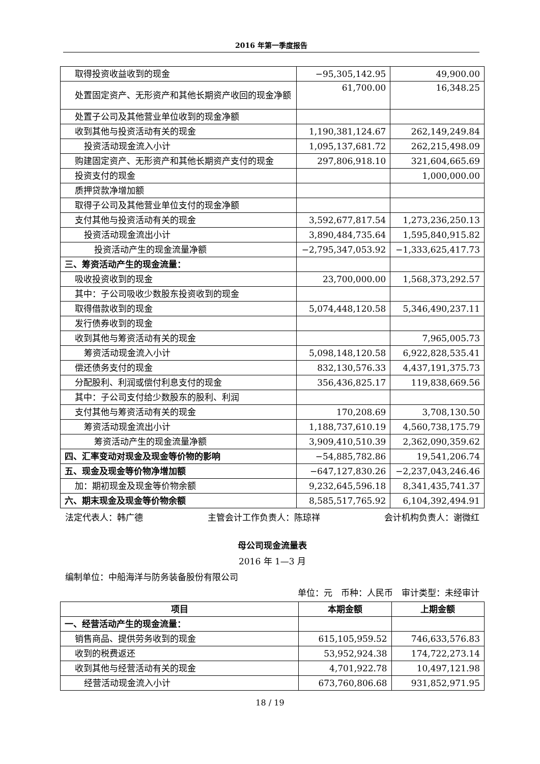2016 年第一季度报告
| 取得投资收益收到的现金 | −95,305,142.95 | 49,900.00 |
| 处置固定资产、无形资产和其他长期资产收回的现金净额 | 61,700.00 | 16,348.25 |
| 处置子公司及其他营业单位收到的现金净额 | | |
| 收到其他与投资活动有关的现金 | 1,190,381,124.67 | 262,149,249.84 |
| 投资活动现金流入小计 | 1,095,137,681.72 | 262,215,498.09 |
| 购建固定资产、无形资产和其他长期资产支付的现金 | 297,806,918.10 | 321,604,665.69 |
| 投资支付的现金 | | 1,000,000.00 |
| 质押贷款净增加额 | | |
| 取得子公司及其他营业单位支付的现金净额 | | |
| 支付其他与投资活动有关的现金 | 3,592,677,817.54 | 1,273,236,250.13 |
| 投资活动现金流出小计 | 3,890,484,735.64 | 1,595,840,915.82 |
| 投资活动产生的现金流量净额 | −2,795,347,053.92 | −1,333,625,417.73 |
| 三、筹资活动产生的现金流量： | | |
| 吸收投资收到的现金 | 23,700,000.00 | 1,568,373,292.57 |
| 其中：子公司吸收少数股东投资收到的现金 | | |
| 取得借款收到的现金 | 5,074,448,120.58 | 5,346,490,237.11 |
| 发行债券收到的现金 | | |
| 收到其他与筹资活动有关的现金 | | 7,965,005.73 |
| 筹资活动现金流入小计 | 5,098,148,120.58 | 6,922,828,535.41 |
| 偿还债务支付的现金 | 832,130,576.33 | 4,437,191,375.73 |
| 分配股利、利润或偿付利息支付的现金 | 356,436,825.17 | 119,838,669.56 |
| 其中：子公司支付给少数股东的股利、利润 | | |
| 支付其他与筹资活动有关的现金 | 170,208.69 | 3,708,130.50 |
| 筹资活动现金流出小计 | 1,188,737,610.19 | 4,560,738,175.79 |
| 筹资活动产生的现金流量净额 | 3,909,410,510.39 | 2,362,090,359.62 |
| 四、汇率变动对现金及现金等价物的影响 | −54,885,782.86 | 19,541,206.74 |
| 五、现金及现金等价物净增加额 | −647,127,830.26 | −2,237,043,246.46 |
| 加：期初现金及现金等价物余额 | 9,232,645,596.18 | 8,341,435,741.37 |
| 六、期末现金及现金等价物余额 | 8,585,517,765.92 | 6,104,392,494.91 |
法定代表人：韩广德 主管会计工作负责人：陈琼祥 会计机构负责人：谢微红
母公司现金流量表
2016 年 1—3 月
编制单位：中船海洋与防务装备股份有限公司
单位：元　币种：人民币　审计类型：未经审计
| 项目 | 本期金额 | 上期金额 |
| --- | --- | --- |
| 一、经营活动产生的现金流量： | | |
| 销售商品、提供劳务收到的现金 | 615,105,959.52 | 746,633,576.83 |
| 收到的税费返还 | 53,952,924.38 | 174,722,273.14 |
| 收到其他与经营活动有关的现金 | 4,701,922.78 | 10,497,121.98 |
| 经营活动现金流入小计 | 673,760,806.68 | 931,852,971.95 |
18 / 19